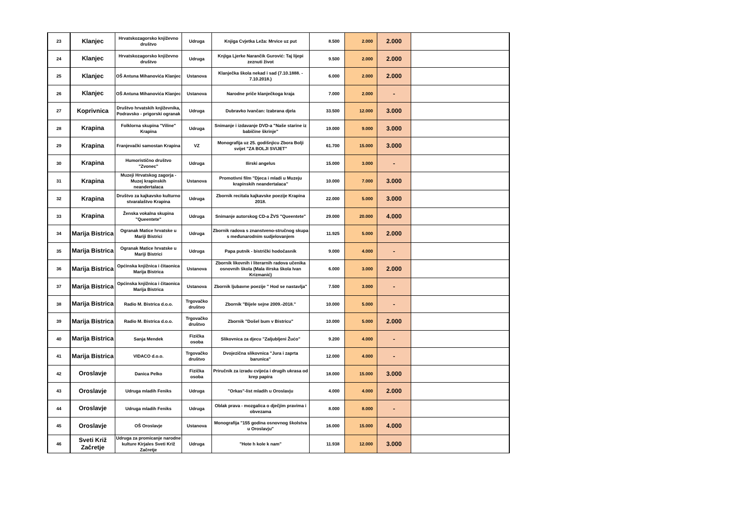| 23 | Klanjec | Hrvatskozagorsko književno društvo | Udruga | Knjiga Cvjetka Leža: Mrvice uz put | 8.500 | 2.000 | 2.000 | |
| 24 | Klanjec | Hrvatskozagorsko književno društvo | Udruga | Knjiga Ljerke Narančik Gurović: Taj lijepi zeznuti život | 9.500 | 2.000 | 2.000 | |
| 25 | Klanjec | OŠ Antuna Mihanovića Klanjec | Ustanova | Klanječka škola nekad i sad (7.10.1888. - 7.10.2018.) | 6.000 | 2.000 | 2.000 | |
| 26 | Klanjec | OŠ Antuna Mihanovića Klanjec | Ustanova | Narodne priče klanječkoga kraja | 7.000 | 2.000 | - | |
| 27 | Koprivnica | Društvo hrvatskih književnika, Podravsko - prigorski ogranak | Udruga | Dubravko Ivančan: Izabrana djela | 33.500 | 12.000 | 3.000 | |
| 28 | Krapina | Folklorna skupina "Viline" Krapina | Udruga | Snimanje i izdavanje DVD-a "Naše starine iz babičine škrinje" | 19.000 | 9.000 | 3.000 | |
| 29 | Krapina | Franjevački samostan Krapina | VZ | Monografija uz 25. godišnjicu Zbora Bolji svijet "ZA BOLJI SVIJET" | 61.700 | 15.000 | 3.000 | |
| 30 | Krapina | Humoristično društvo "Zvonec" | Udruga | Ilirski angelus | 15.000 | 3.000 | - | |
| 31 | Krapina | Muzeji Hrvatskog zagorja - Muzej krapinskih neandertalaca | Ustanova | Promotivni film "Djeca i mladi u Muzeju krapinskih neandertalaca" | 10.000 | 7.000 | 3.000 | |
| 32 | Krapina | Društvo za kajkavsko kulturno stvaralaštvo Krapina | Udruga | Zbornik recitala kajkavske poezije Krapina 2018. | 22.000 | 5.000 | 3.000 | |
| 33 | Krapina | Ženska vokalna skupina "Queentete" | Udruga | Snimanje autorskog CD-a ŽVS "Queentete" | 29.000 | 20.000 | 4.000 | |
| 34 | Marija Bistrica | Ogranak Matice hrvatske u Mariji Bistrici | Udruga | Zbornik radova s znanstveno-stručnog skupa s međunarodnim sudjelovanjem | 11.925 | 5.000 | 2.000 | |
| 35 | Marija Bistrica | Ogranak Matice hrvatske u Mariji Bistrici | Udruga | Papa putnik - bistrički hodočasnik | 9.000 | 4.000 | - | |
| 36 | Marija Bistrica | Općinska knjižnica i čitaonica Marija Bistrica | Ustanova | Zbornik likovnih i literarnih radova učenika osnovnih škola (Mala ilirska škola Ivan Krizmanić) | 6.000 | 3.000 | 2.000 | |
| 37 | Marija Bistrica | Općinska knjižnica i čitaonica Marija Bistrica | Ustanova | Zbornik ljubavne poezije " Hod se nastavlja" | 7.500 | 3.000 | - | |
| 38 | Marija Bistrica | Radio M. Bistrica d.o.o. | Trgovačko društvo | Zbornik "Bijele sejne 2009.-2018." | 10.000 | 5.000 | - | |
| 39 | Marija Bistrica | Radio M. Bistrica d.o.o. | Trgovačko društvo | Zbornik "Došel bum v Bistricu" | 10.000 | 5.000 | 2.000 | |
| 40 | Marija Bistrica | Sanja Mendek | Fizička osoba | Slikovnica za djecu "Zaljubljeni Žućo" | 9.200 | 4.000 | - | |
| 41 | Marija Bistrica | VIDACO d.o.o. | Trgovačko društvo | Dvojezična slikovnica "Jura i zaprta barunica" | 12.000 | 4.000 | - | |
| 42 | Oroslavje | Danica Pelko | Fizička osoba | Priručnik za izradu cvijeća i drugih ukrasa od krep papira | 18.000 | 15.000 | 3.000 | |
| 43 | Oroslavje | Udruga mladih Feniks | Udruga | "Orkas"-list mladih u Oroslavju | 4.000 | 4.000 | 2.000 | |
| 44 | Oroslavje | Udruga mladih Feniks | Udruga | Oblak prava - mozgalica o dječjim pravima i obvezama | 8.000 | 8.000 | - | |
| 45 | Oroslavje | OŠ Oroslavje | Ustanova | Monografija "155 godina osnovnog školstva u Oroslavju" | 16.000 | 15.000 | 4.000 | |
| 46 | Sveti Križ Začretje | Udruga za promicanje narodne kulture Kirjales Sveti Križ Začretje | Udruga | "Hote h kole k nam" | 11.938 | 12.000 | 3.000 | |